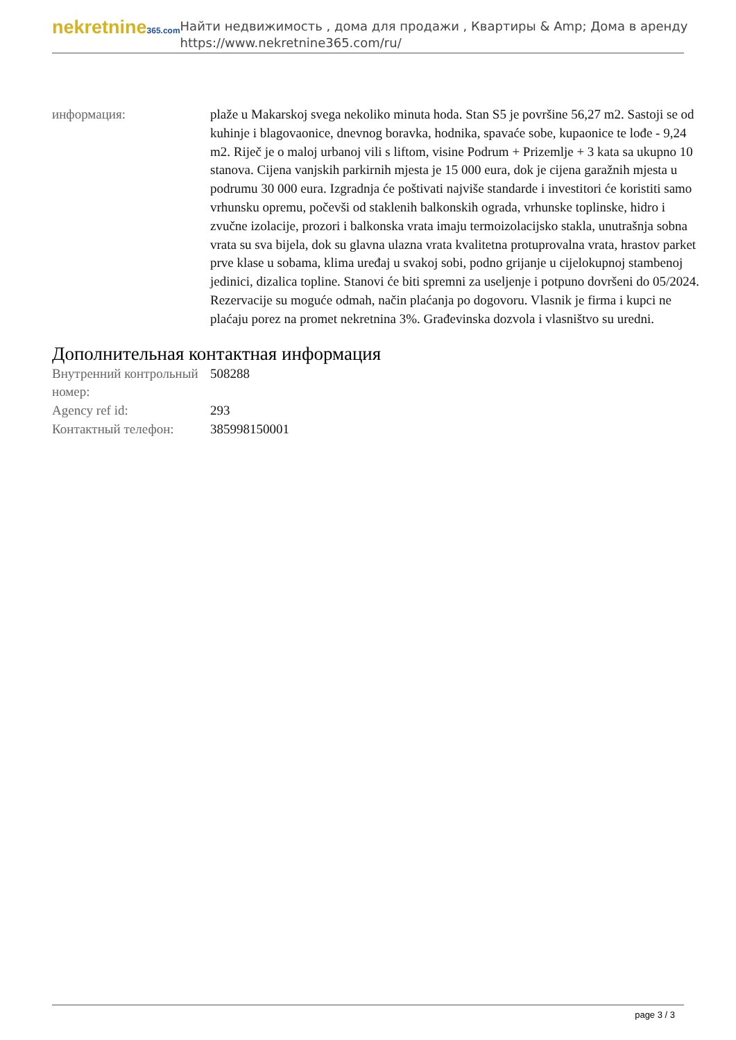nekretnine365.com
Найти недвижимость , дома для продажи , Квартиры & Amp; Дома в аренду
https://www.nekretnine365.com/ru/
| информация: | plaže u Makarskoj svega nekoliko minuta hoda. Stan S5 je površine 56,27 m2. Sastoji se od kuhinje i blagovaonice, dnevnog boravka, hodnika, spavaće sobe, kupaonice te lođe - 9,24 m2. Riječ je o maloj urbanoj vili s liftom, visine Podrum + Prizemlje + 3 kata sa ukupno 10 stanova. Cijena vanjskih parkirnih mjesta je 15 000 eura, dok je cijena garažnih mjesta u podrumu 30 000 eura. Izgradnja će poštivati najviše standarde i investitori će koristiti samo vrhunsku opremu, počevši od staklenih balkonskih ograda, vrhunske toplinske, hidro i zvučne izolacije, prozori i balkonska vrata imaju termoizolacijsko stakla, unutrašnja sobna vrata su sva bijela, dok su glavna ulazna vrata kvalitetna protuprovalna vrata, hrastov parket prve klase u sobama, klima uređaj u svakoj sobi, podno grijanje u cijelokupnoj stambenoj jedinici, dizalica topline. Stanovi će biti spremni za useljenje i potpuno dovršeni do 05/2024. Rezervacije su moguće odmah, način plaćanja po dogovoru. Vlasnik je firma i kupci ne plaćaju porez na promet nekretnina 3%. Građevinska dozvola i vlasništvo su uredni. |
Дополнительная контактная информация
| Внутренний контрольный номер: | 508288 |
| Agency ref id: | 293 |
| Контактный телефон: | 385998150001 |
page 3 / 3